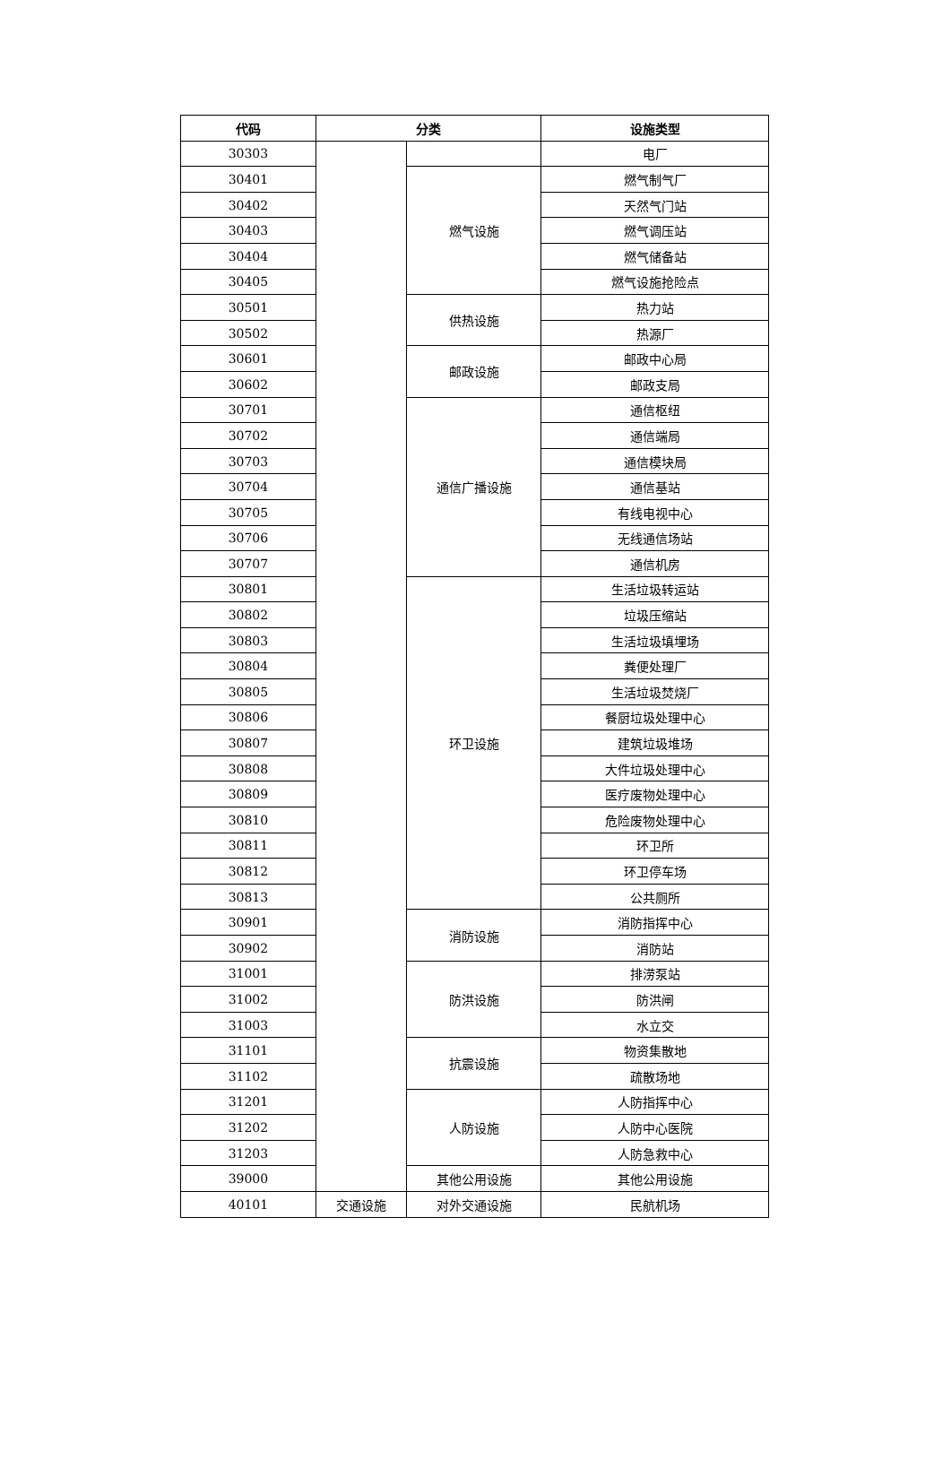| 代码 | 分类 | | 设施类型 |
| --- | --- | --- | --- |
| 30303 | | | 电厂 |
| 30401 | | 燃气设施 | 燃气制气厂 |
| 30402 | | | 天然气门站 |
| 30403 | | | 燃气调压站 |
| 30404 | | | 燃气储备站 |
| 30405 | | | 燃气设施抢险点 |
| 30501 | | 供热设施 | 热力站 |
| 30502 | | | 热源厂 |
| 30601 | | 邮政设施 | 邮政中心局 |
| 30602 | | | 邮政支局 |
| 30701 | | 通信广播设施 | 通信枢纽 |
| 30702 | | | 通信端局 |
| 30703 | | | 通信模块局 |
| 30704 | | | 通信基站 |
| 30705 | | | 有线电视中心 |
| 30706 | | | 无线通信场站 |
| 30707 | | | 通信机房 |
| 30801 | | 环卫设施 | 生活垃圾转运站 |
| 30802 | | | 垃圾压缩站 |
| 30803 | | | 生活垃圾填埋场 |
| 30804 | | | 粪便处理厂 |
| 30805 | | | 生活垃圾焚烧厂 |
| 30806 | | | 餐厨垃圾处理中心 |
| 30807 | | | 建筑垃圾堆场 |
| 30808 | | | 大件垃圾处理中心 |
| 30809 | | | 医疗废物处理中心 |
| 30810 | | | 危险废物处理中心 |
| 30811 | | | 环卫所 |
| 30812 | | | 环卫停车场 |
| 30813 | | | 公共厕所 |
| 30901 | | 消防设施 | 消防指挥中心 |
| 30902 | | | 消防站 |
| 31001 | | 防洪设施 | 排涝泵站 |
| 31002 | | | 防洪闸 |
| 31003 | | | 水立交 |
| 31101 | | 抗震设施 | 物资集散地 |
| 31102 | | | 疏散场地 |
| 31201 | | 人防设施 | 人防指挥中心 |
| 31202 | | | 人防中心医院 |
| 31203 | | | 人防急救中心 |
| 39000 | | 其他公用设施 | 其他公用设施 |
| 40101 | 交通设施 | 对外交通设施 | 民航机场 |